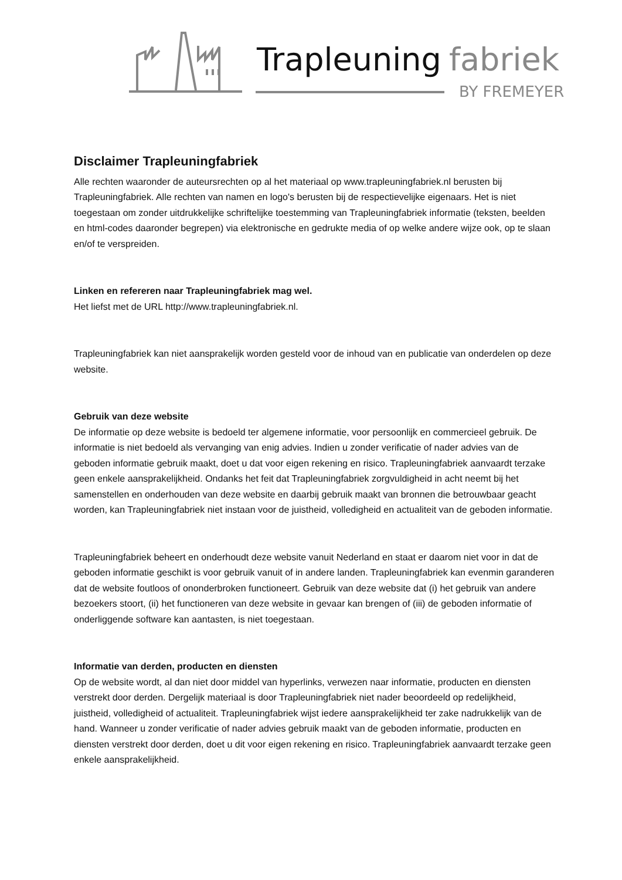Trapleuning
fabriek
BY FREMEYER
Disclaimer Trapleuningfabriek
Alle rechten waaronder de auteursrechten op al het materiaal op www.trapleuningfabriek.nl berusten bij Trapleuningfabriek. Alle rechten van namen en logo's berusten bij de respectievelijke eigenaars. Het is niet toegestaan om zonder uitdrukkelijke schriftelijke toestemming van Trapleuningfabriek informatie (teksten, beelden en html-codes daaronder begrepen) via elektronische en gedrukte media of op welke andere wijze ook, op te slaan en/of te verspreiden.
Linken en refereren naar Trapleuningfabriek mag wel.
Het liefst met de URL http://www.trapleuningfabriek.nl.
Trapleuningfabriek kan niet aansprakelijk worden gesteld voor de inhoud van en publicatie van onderdelen op deze website.
Gebruik van deze website
De informatie op deze website is bedoeld ter algemene informatie, voor persoonlijk en commercieel gebruik. De informatie is niet bedoeld als vervanging van enig advies. Indien u zonder verificatie of nader advies van de geboden informatie gebruik maakt, doet u dat voor eigen rekening en risico. Trapleuningfabriek aanvaardt terzake geen enkele aansprakelijkheid. Ondanks het feit dat Trapleuningfabriek zorgvuldigheid in acht neemt bij het samenstellen en onderhouden van deze website en daarbij gebruik maakt van bronnen die betrouwbaar geacht worden, kan Trapleuningfabriek niet instaan voor de juistheid, volledigheid en actualiteit van de geboden informatie.
Trapleuningfabriek beheert en onderhoudt deze website vanuit Nederland en staat er daarom niet voor in dat de geboden informatie geschikt is voor gebruik vanuit of in andere landen. Trapleuningfabriek kan evenmin garanderen dat de website foutloos of ononderbroken functioneert. Gebruik van deze website dat (i) het gebruik van andere bezoekers stoort, (ii) het functioneren van deze website in gevaar kan brengen of (iii) de geboden informatie of onderliggende software kan aantasten, is niet toegestaan.
Informatie van derden, producten en diensten
Op de website wordt, al dan niet door middel van hyperlinks, verwezen naar informatie, producten en diensten verstrekt door derden. Dergelijk materiaal is door Trapleuningfabriek niet nader beoordeeld op redelijkheid, juistheid, volledigheid of actualiteit. Trapleuningfabriek wijst iedere aansprakelijkheid ter zake nadrukkelijk van de hand. Wanneer u zonder verificatie of nader advies gebruik maakt van de geboden informatie, producten en diensten verstrekt door derden, doet u dit voor eigen rekening en risico. Trapleuningfabriek aanvaardt terzake geen enkele aansprakelijkheid.